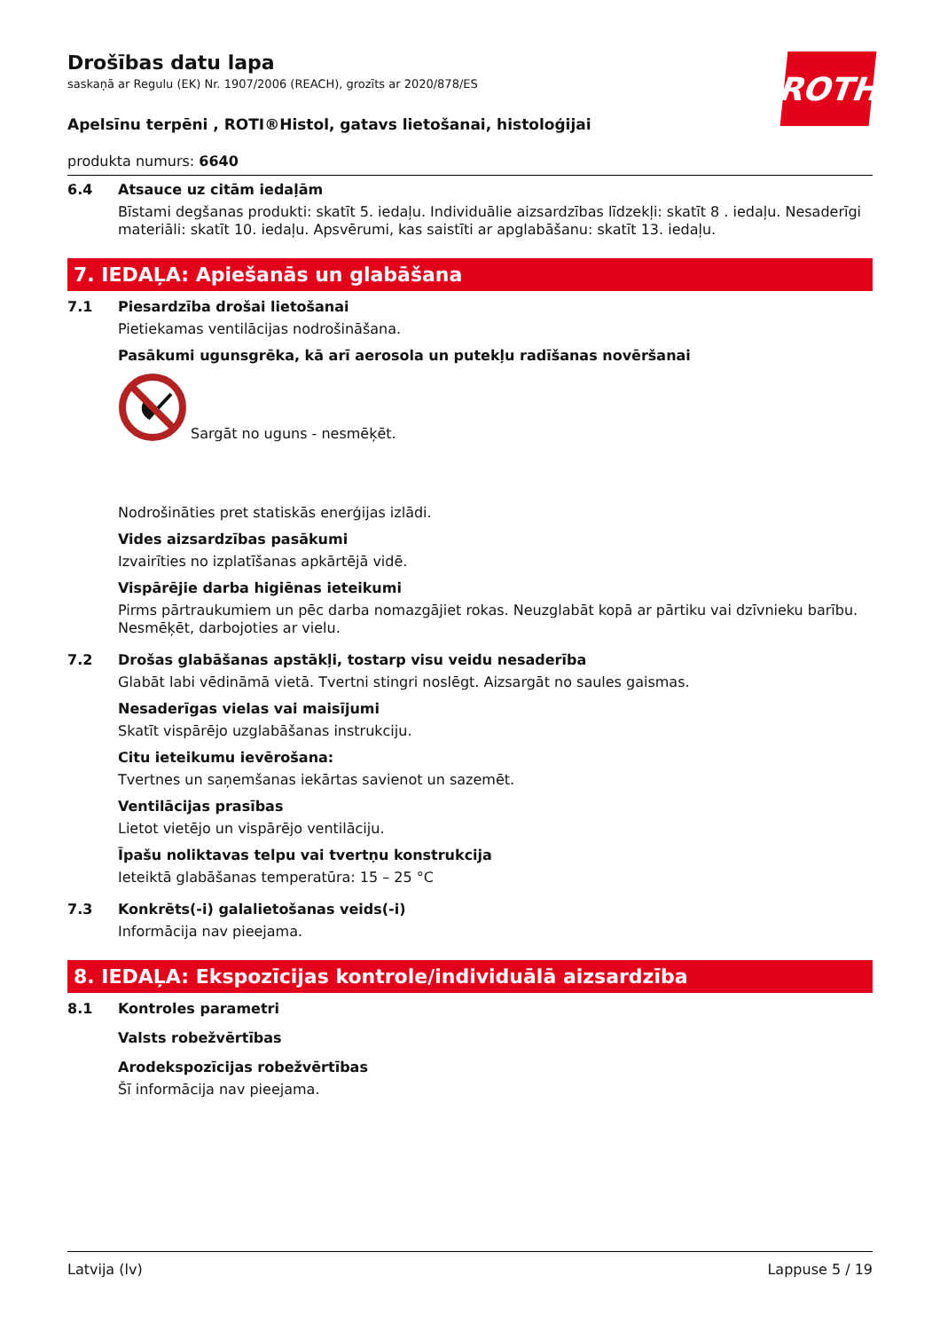Drošības datu lapa
saskaņā ar Regulu (EK) Nr. 1907/2006 (REACH), grozīts ar 2020/878/ES
ROTH
Apelsīnu terpēni , ROTI®Histol, gatavs lietošanai, histoloģijai
produkta numurs: 6640
6.4 Atsauce uz citām iedaļām
Bīstami degšanas produkti: skatīt 5. iedaļu. Individuālie aizsardzības līdzekļi: skatīt 8 . iedaļu. Nesaderīgi materiāli: skatīt 10. iedaļu. Apsvērumi, kas saistīti ar apglabāšanu: skatīt 13. iedaļu.
7. IEDAĻA: Apiešanās un glabāšana
7.1 Piesardzība drošai lietošanai
Pietiekamas ventilācijas nodrošināšana.
Pasākumi ugunsgrēka, kā arī aerosola un putekļu radīšanas novēršanai
Sargāt no uguns - nesmēķēt.
Nodrošināties pret statiskās enerģijas izlādi.
Vides aizsardzības pasākumi
Izvairīties no izplatīšanas apkārtējā vidē.
Vispārējie darba higiēnas ieteikumi
Pirms pārtraukumiem un pēc darba nomazgājiet rokas. Neuzglabāt kopā ar pārtiku vai dzīvnieku barību. Nesmēķēt, darbojoties ar vielu.
7.2 Drošas glabāšanas apstākļi, tostarp visu veidu nesaderība
Glabāt labi vēdināmā vietā. Tvertni stingri noslēgt. Aizsargāt no saules gaismas.
Nesaderīgas vielas vai maisījumi
Skatīt vispārējo uzglabāšanas instrukciju.
Citu ieteikumu ievērošana:
Tvertnes un saņemšanas iekārtas savienot un sazemēt.
Ventilācijas prasības
Lietot vietējo un vispārējo ventilāciju.
Īpašu noliktavas telpu vai tvertņu konstrukcija
Ieteiktā glabāšanas temperatūra: 15 – 25 °C
7.3 Konkrēts(-i) galalietošanas veids(-i)
Informācija nav pieejama.
8. IEDAĻA: Ekspozīcijas kontrole/individuālā aizsardzība
8.1 Kontroles parametri
Valsts robežvērtības
Arodekspozīcijas robežvērtības
Šī informācija nav pieejama.
Latvija (lv) Lappuse 5 / 19